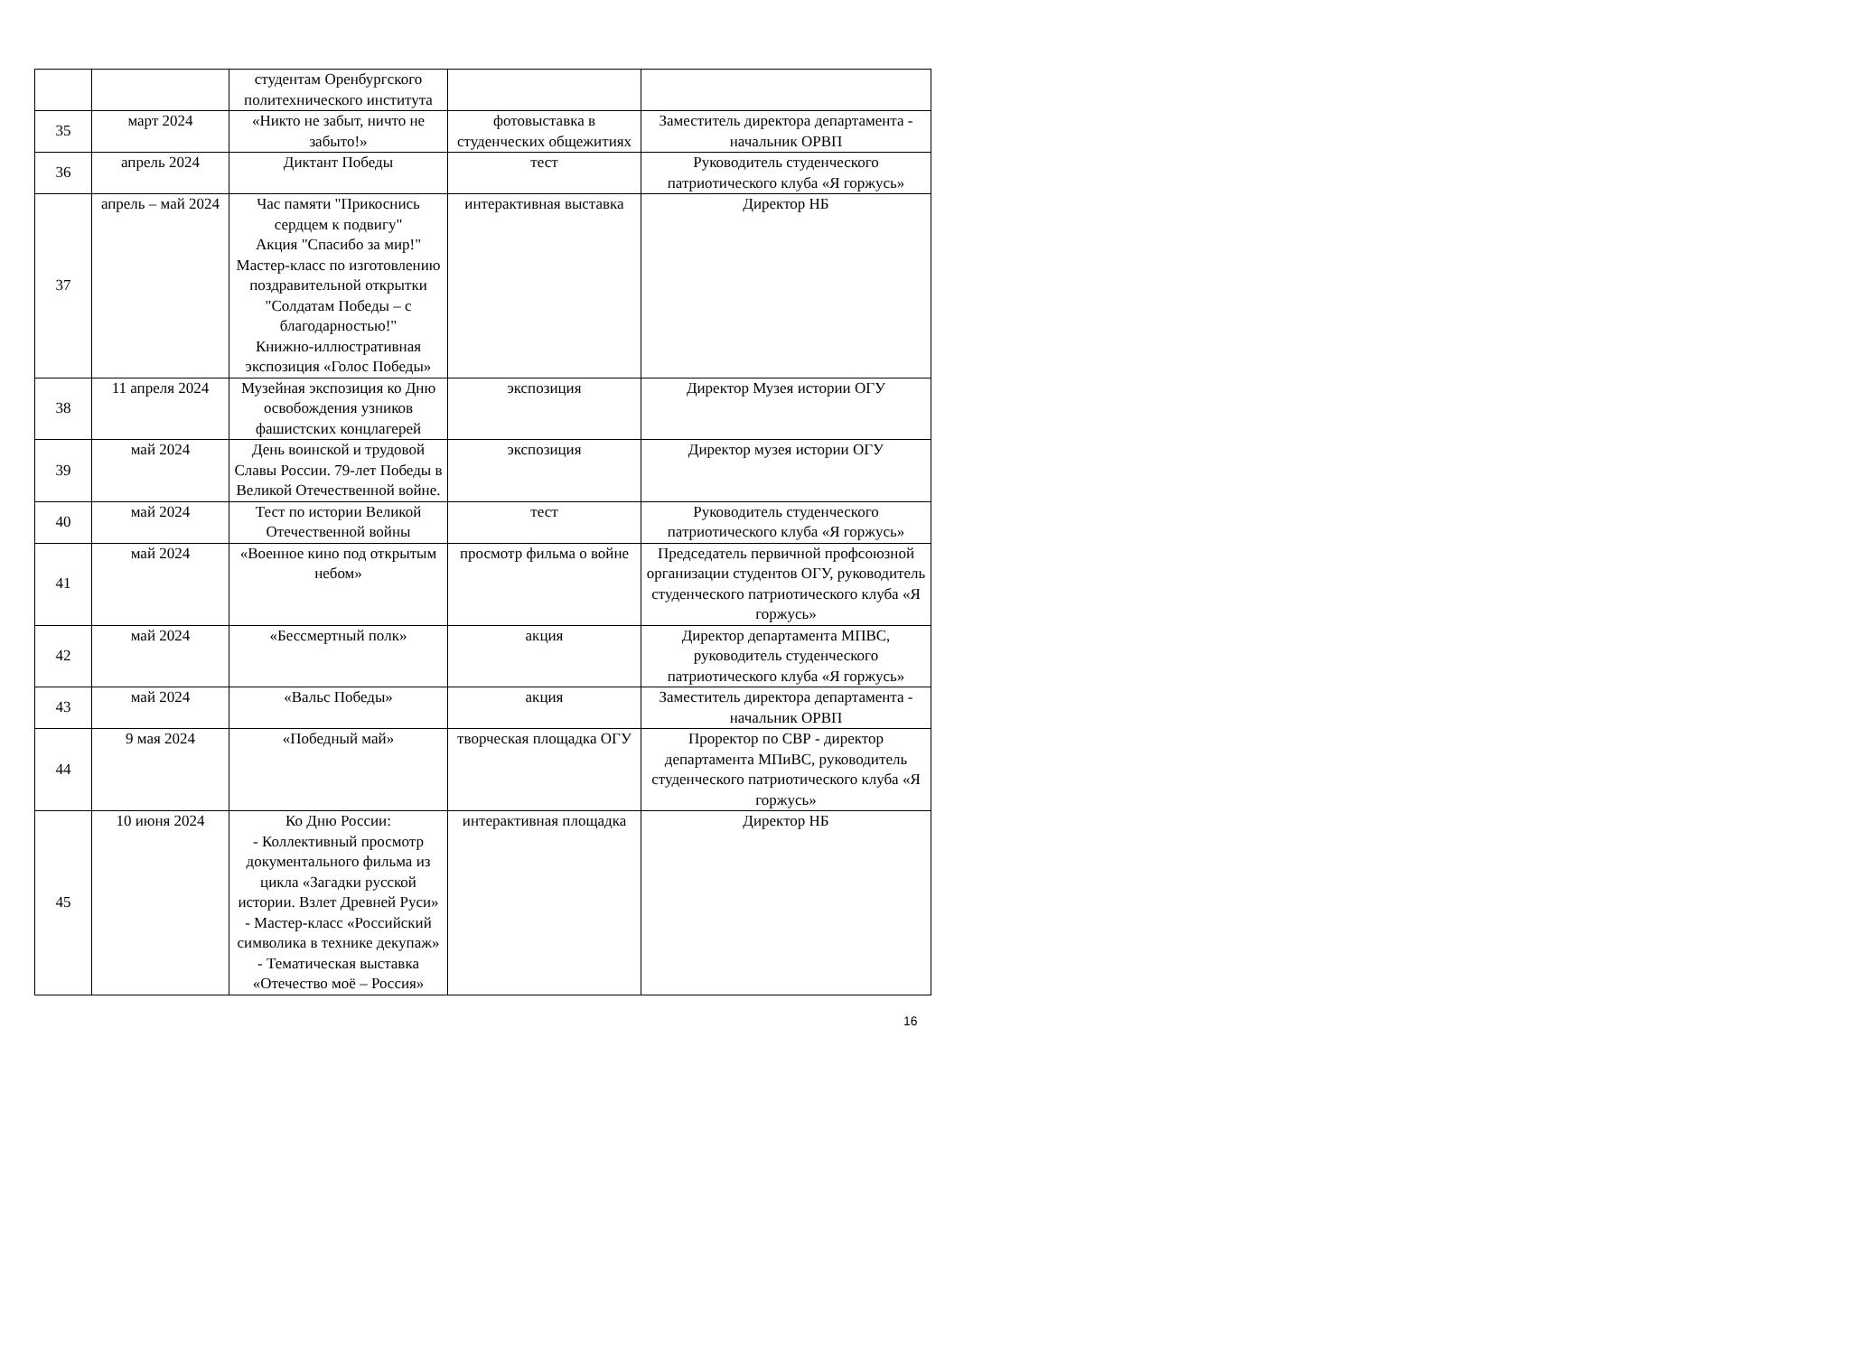| | | студентам Оренбургского политехнического института | | |
| 35 | март 2024 | «Никто не забыт, ничто не забыто!» | фотовыставка в студенческих общежитиях | Заместитель директора департамента - начальник ОРВП |
| 36 | апрель 2024 | Диктант Победы | тест | Руководитель студенческого патриотического клуба «Я горжусь» |
| 37 | апрель – май 2024 | Час памяти "Прикоснись сердцем к подвигу" Акция "Спасибо за мир!" Мастер-класс по изготовлению поздравительной открытки "Солдатам Победы – с благодарностью!" Книжно-иллюстративная экспозиция «Голос Победы» | интерактивная выставка | Директор НБ |
| 38 | 11 апреля 2024 | Музейная экспозиция ко Дню освобождения узников фашистских концлагерей | экспозиция | Директор Музея истории ОГУ |
| 39 | май 2024 | День воинской и трудовой Славы России. 79-лет Победы в Великой Отечественной войне. | экспозиция | Директор музея истории ОГУ |
| 40 | май 2024 | Тест по истории Великой Отечественной войны | тест | Руководитель студенческого патриотического клуба «Я горжусь» |
| 41 | май 2024 | «Военное кино под открытым небом» | просмотр фильма о войне | Председатель первичной профсоюзной организации студентов ОГУ, руководитель студенческого патриотического клуба «Я горжусь» |
| 42 | май 2024 | «Бессмертный полк» | акция | Директор департамента МПВС, руководитель студенческого патриотического клуба «Я горжусь» |
| 43 | май 2024 | «Вальс Победы» | акция | Заместитель директора департамента - начальник ОРВП |
| 44 | 9 мая 2024 | «Победный май» | творческая площадка ОГУ | Проректор по СВР - директор департамента МПиВС, руководитель студенческого патриотического клуба «Я горжусь» |
| 45 | 10 июня 2024 | Ко Дню России: - Коллективный просмотр документального фильма из цикла «Загадки русской истории. Взлет Древней Руси» - Мастер-класс «Российский символика в технике декупаж» - Тематическая выставка «Отечество моё – Россия» | интерактивная площадка | Директор НБ |
16